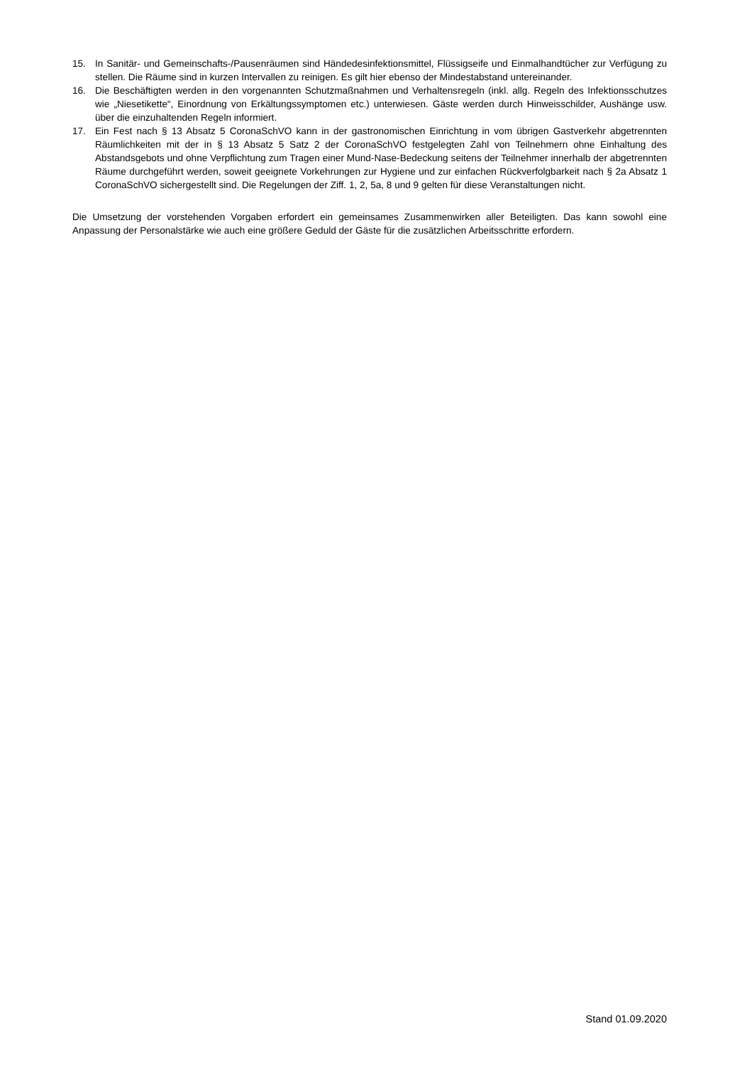15. In Sanitär- und Gemeinschafts-/Pausenräumen sind Händedesinfektionsmittel, Flüssigseife und Einmalhandtücher zur Verfügung zu stellen. Die Räume sind in kurzen Intervallen zu reinigen. Es gilt hier ebenso der Mindestabstand untereinander.
16. Die Beschäftigten werden in den vorgenannten Schutzmaßnahmen und Verhaltensregeln (inkl. allg. Regeln des Infektionsschutzes wie „Niesetikette“, Einordnung von Erkältungssymptomen etc.) unterwiesen. Gäste werden durch Hinweisschilder, Aushänge usw. über die einzuhaltenden Regeln informiert.
17. Ein Fest nach § 13 Absatz 5 CoronaSchVO kann in der gastronomischen Einrichtung in vom übrigen Gastverkehr abgetrennten Räumlichkeiten mit der in § 13 Absatz 5 Satz 2 der CoronaSchVO festgelegten Zahl von Teilnehmern ohne Einhaltung des Abstandsgebots und ohne Verpflichtung zum Tragen einer Mund-Nase-Bedeckung seitens der Teilnehmer innerhalb der abgetrennten Räume durchgeführt werden, soweit geeignete Vorkehrungen zur Hygiene und zur einfachen Rückverfolgbarkeit nach § 2a Absatz 1 CoronaSchVO sichergestellt sind. Die Regelungen der Ziff. 1, 2, 5a, 8 und 9 gelten für diese Veranstaltungen nicht.
Die Umsetzung der vorstehenden Vorgaben erfordert ein gemeinsames Zusammenwirken aller Beteiligten. Das kann sowohl eine Anpassung der Personalstärke wie auch eine größere Geduld der Gäste für die zusätzlichen Arbeitsschritte erfordern.
Stand 01.09.2020